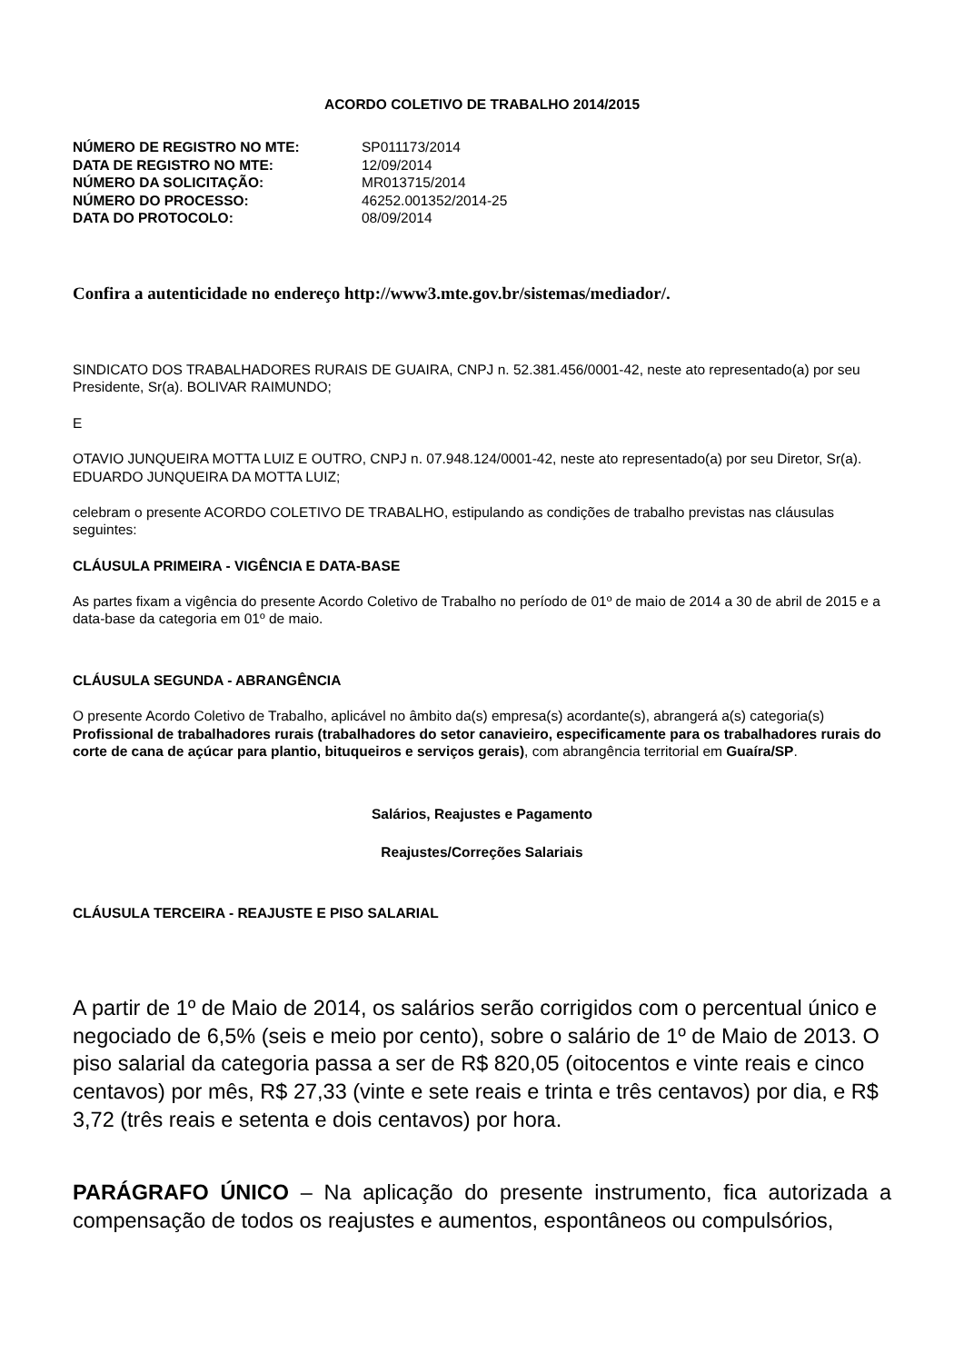ACORDO COLETIVO DE TRABALHO 2014/2015
| NÚMERO DE REGISTRO NO MTE: | SP011173/2014 |
| DATA DE REGISTRO NO MTE: | 12/09/2014 |
| NÚMERO DA SOLICITAÇÃO: | MR013715/2014 |
| NÚMERO DO PROCESSO: | 46252.001352/2014-25 |
| DATA DO PROTOCOLO: | 08/09/2014 |
Confira a autenticidade no endereço http://www3.mte.gov.br/sistemas/mediador/.
SINDICATO DOS TRABALHADORES RURAIS DE GUAIRA, CNPJ n. 52.381.456/0001-42, neste ato representado(a) por seu Presidente, Sr(a). BOLIVAR RAIMUNDO;
E
OTAVIO JUNQUEIRA MOTTA LUIZ E OUTRO, CNPJ n. 07.948.124/0001-42, neste ato representado(a) por seu Diretor, Sr(a). EDUARDO JUNQUEIRA DA MOTTA LUIZ;
celebram o presente ACORDO COLETIVO DE TRABALHO, estipulando as condições de trabalho previstas nas cláusulas seguintes:
CLÁUSULA PRIMEIRA - VIGÊNCIA E DATA-BASE
As partes fixam a vigência do presente Acordo Coletivo de Trabalho no período de 01º de maio de 2014 a 30 de abril de 2015 e a data-base da categoria em 01º de maio.
CLÁUSULA SEGUNDA - ABRANGÊNCIA
O presente Acordo Coletivo de Trabalho, aplicável no âmbito da(s) empresa(s) acordante(s), abrangerá a(s) categoria(s) Profissional de trabalhadores rurais (trabalhadores do setor canavieiro, especificamente para os trabalhadores rurais do corte de cana de açúcar para plantio, bituqueiros e serviços gerais), com abrangência territorial em Guaíra/SP.
Salários, Reajustes e Pagamento
Reajustes/Correções Salariais
CLÁUSULA TERCEIRA - REAJUSTE E PISO SALARIAL
A partir de 1º de Maio de 2014, os salários serão corrigidos com o percentual único e negociado de 6,5% (seis e meio por cento), sobre o salário de 1º de Maio de 2013. O piso salarial da categoria passa a ser de R$ 820,05 (oitocentos e vinte reais e cinco centavos) por mês, R$ 27,33 (vinte e sete reais e trinta e três centavos) por dia, e R$ 3,72 (três reais e setenta e dois centavos) por hora.
PARÁGRAFO ÚNICO – Na aplicação do presente instrumento, fica autorizada a compensação de todos os reajustes e aumentos, espontâneos ou compulsórios,